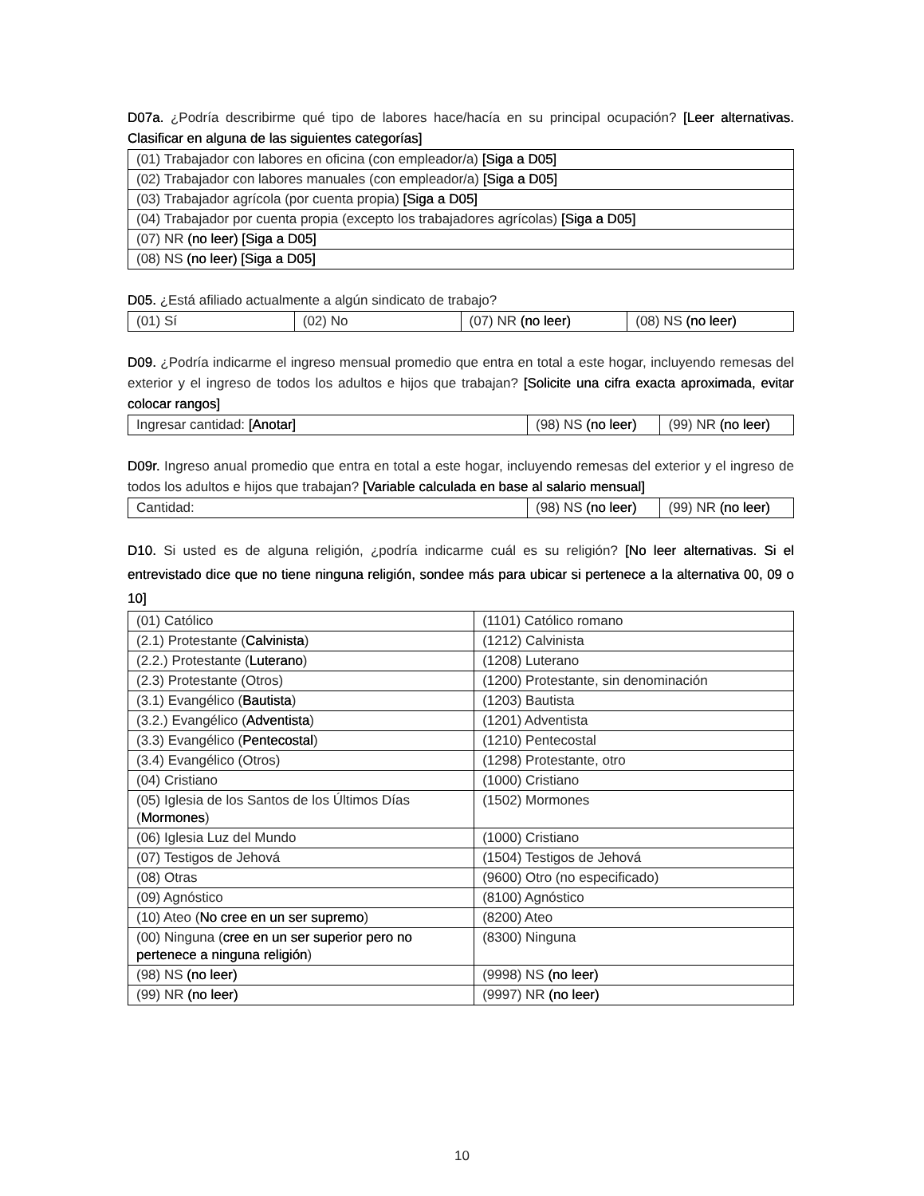D07a. ¿Podría describirme qué tipo de labores hace/hacía en su principal ocupación? [Leer alternativas. Clasificar en alguna de las siguientes categorías]
| (01) Trabajador con labores en oficina (con empleador/a) [Siga a D05] |
| (02) Trabajador con labores manuales (con empleador/a) [Siga a D05] |
| (03) Trabajador agrícola (por cuenta propia) [Siga a D05] |
| (04) Trabajador por cuenta propia (excepto los trabajadores agrícolas) [Siga a D05] |
| (07) NR (no leer) [Siga a D05] |
| (08) NS (no leer) [Siga a D05] |
D05. ¿Está afiliado actualmente a algún sindicato de trabajo?
| (01) Sí | (02) No | (07) NR (no leer) | (08) NS (no leer) |
D09. ¿Podría indicarme el ingreso mensual promedio que entra en total a este hogar, incluyendo remesas del exterior y el ingreso de todos los adultos e hijos que trabajan? [Solicite una cifra exacta aproximada, evitar colocar rangos]
| Ingresar cantidad: [Anotar] | (98) NS (no leer) | (99) NR (no leer) |
D09r. Ingreso anual promedio que entra en total a este hogar, incluyendo remesas del exterior y el ingreso de todos los adultos e hijos que trabajan? [Variable calculada en base al salario mensual]
| Cantidad: | (98) NS (no leer) | (99) NR (no leer) |
D10. Si usted es de alguna religión, ¿podría indicarme cuál es su religión? [No leer alternativas. Si el entrevistado dice que no tiene ninguna religión, sondee más para ubicar si pertenece a la alternativa 00, 09 o 10]
| (01) Católico | (1101) Católico romano |
| (2.1) Protestante ( Calvinista ) | (1212) Calvinista |
| (2.2.) Protestante ( Luterano ) | (1208) Luterano |
| (2.3) Protestante (Otros) | (1200) Protestante, sin denominación |
| (3.1) Evangélico ( Bautista ) | (1203) Bautista |
| (3.2.) Evangélico ( Adventista ) | (1201) Adventista |
| (3.3) Evangélico ( Pentecostal ) | (1210) Pentecostal |
| (3.4) Evangélico (Otros) | (1298) Protestante, otro |
| (04) Cristiano | (1000) Cristiano |
| (05) Iglesia de los Santos de los Últimos Días ( Mormones ) | (1502) Mormones |
| (06) Iglesia Luz del Mundo | (1000) Cristiano |
| (07) Testigos de Jehová | (1504) Testigos de Jehová |
| (08) Otras | (9600) Otro (no especificado) |
| (09) Agnóstico | (8100) Agnóstico |
| (10) Ateo ( No cree en un ser supremo ) | (8200) Ateo |
| (00) Ninguna ( cree en un ser superior pero no pertenece a ninguna religión ) | (8300) Ninguna |
| (98) NS (no leer) | (9998) NS (no leer) |
| (99) NR (no leer) | (9997) NR (no leer) |
10